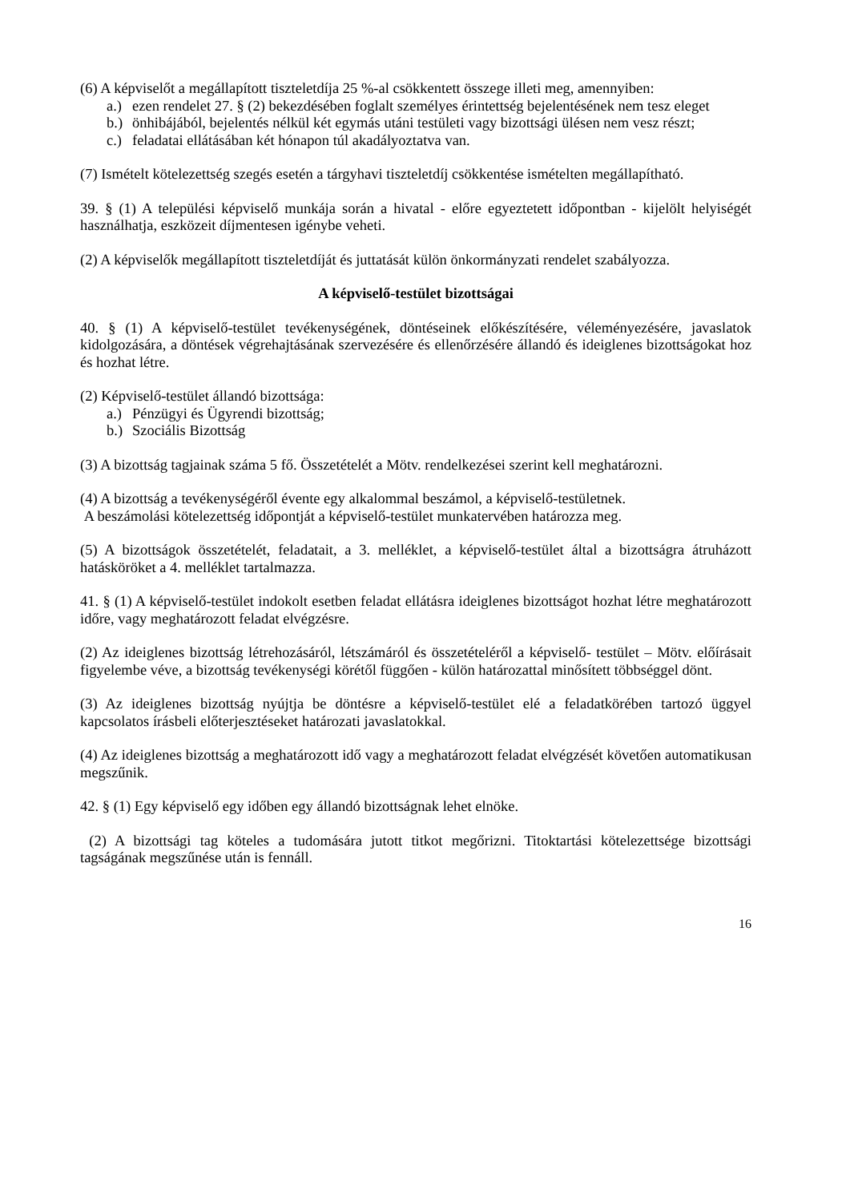(6) A képviselőt a megállapított tiszteletdíja 25 %-al csökkentett összege illeti meg, amennyiben:
a.) ezen rendelet 27. § (2) bekezdésében foglalt személyes érintettség bejelentésének nem tesz eleget
b.) önhibájából, bejelentés nélkül két egymás utáni testületi vagy bizottsági ülésen nem vesz részt;
c.) feladatai ellátásában két hónapon túl akadályoztatva van.
(7) Ismételt kötelezettség szegés esetén a tárgyhavi tiszteletdíj csökkentése ismételten megállapítható.
39. § (1) A települési képviselő munkája során a hivatal - előre egyeztetett időpontban - kijelölt helyiségét használhatja, eszközeit díjmentesen igénybe veheti.
(2) A képviselők megállapított tiszteletdíját és juttatását külön önkormányzati rendelet szabályozza.
A képviselő-testület bizottságai
40. § (1) A képviselő-testület tevékenységének, döntéseinek előkészítésére, véleményezésére, javaslatok kidolgozására, a döntések végrehajtásának szervezésére és ellenőrzésére állandó és ideiglenes bizottságokat hoz és hozhat létre.
(2) Képviselő-testület állandó bizottsága:
a.) Pénzügyi és Ügyrendi bizottság;
b.) Szociális Bizottság
(3) A bizottság tagjainak száma 5 fő. Összetételét a Mötv. rendelkezései szerint kell meghatározni.
(4) A bizottság a tevékenységéről évente egy alkalommal beszámol, a képviselő-testületnek.
A beszámolási kötelezettség időpontját a képviselő-testület munkatervében határozza meg.
(5) A bizottságok összetételét, feladatait, a 3. melléklet, a képviselő-testület által a bizottságra átruházott hatásköröket a 4. melléklet tartalmazza.
41. § (1) A képviselő-testület indokolt esetben feladat ellátásra ideiglenes bizottságot hozhat létre meghatározott időre, vagy meghatározott feladat elvégzésre.
(2) Az ideiglenes bizottság létrehozásáról, létszámáról és összetételéről a képviselő- testület – Mötv. előírásait figyelembe véve, a bizottság tevékenységi körétől függően - külön határozattal minősített többséggel dönt.
(3) Az ideiglenes bizottság nyújtja be döntésre a képviselő-testület elé a feladatkörében tartozó üggyel kapcsolatos írásbeli előterjesztéseket határozati javaslatokkal.
(4) Az ideiglenes bizottság a meghatározott idő vagy a meghatározott feladat elvégzését követően automatikusan megszűnik.
42. § (1) Egy képviselő egy időben egy állandó bizottságnak lehet elnöke.
(2) A bizottsági tag köteles a tudomására jutott titkot megőrizni. Titoktartási kötelezettsége bizottsági tagságának megszűnése után is fennáll.
16